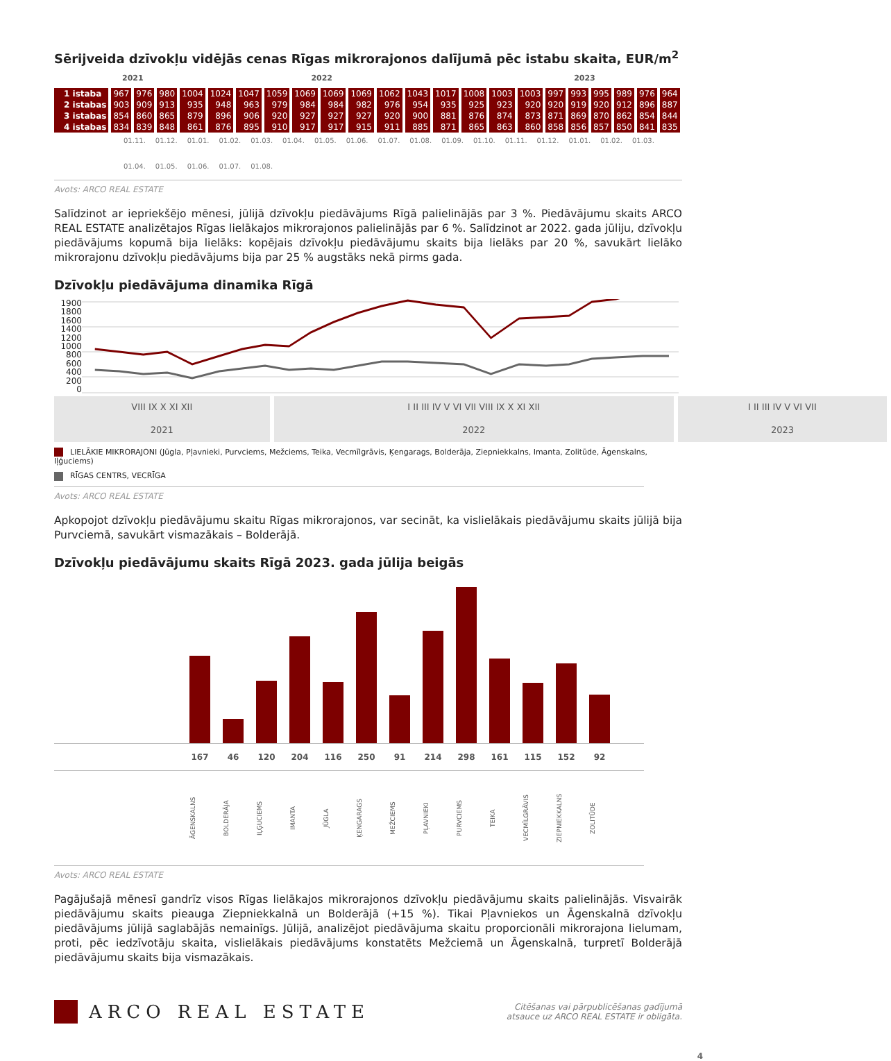Sērijveida dzīvokļu vidējās cenas Rīgas mikrorajonos dalījumā pēc istabu skaita, EUR/m<sup>2</sup>
| | 2021 | | 2022 | | | | | | | | | | | | 2023 | | | | | | | |
| --- | --- | --- | --- | --- | --- | --- | --- | --- | --- | --- | --- | --- | --- | --- | --- | --- | --- | --- | --- | --- | --- | --- |
| 1 istaba | 967 | 976 | 980 | 1004 | 1024 | 1047 | 1059 | 1069 | 1069 | 1069 | 1062 | 1043 | 1017 | 1008 | 1003 | 1003 | 997 | 993 | 995 | 989 | 976 | 964 |
| 2 istabas | 903 | 909 | 913 | 935 | 948 | 963 | 979 | 984 | 984 | 982 | 976 | 954 | 935 | 925 | 923 | 920 | 920 | 919 | 920 | 912 | 896 | 887 |
| 3 istabas | 854 | 860 | 865 | 879 | 896 | 906 | 920 | 927 | 927 | 927 | 920 | 900 | 881 | 876 | 874 | 873 | 871 | 869 | 870 | 862 | 854 | 844 |
| 4 istabas | 834 | 839 | 848 | 861 | 876 | 895 | 910 | 917 | 917 | 915 | 911 | 885 | 871 | 865 | 863 | 860 | 858 | 856 | 857 | 850 | 841 | 835 |
01.11. 01.12. 01.01. 01.02. 01.03. 01.04. 01.05. 01.06. 01.07. 01.08. 01.09. 01.10. 01.11. 01.12. 01.01. 01.02. 01.03. 01.04. 01.05. 01.06. 01.07. 01.08.
Avots: ARCO REAL ESTATE
Salīdzinot ar iepriekšējo mēnesi, jūlijā dzīvokļu piedāvājums Rīgā palielinājās par 3 %. Piedāvājumu skaits ARCO REAL ESTATE analizētajos Rīgas lielākajos mikrorajonos palielinājās par 6 %. Salīdzinot ar 2022. gada jūliju, dzīvokļu piedāvājums kopumā bija lielāks: kopējais dzīvokļu piedāvājumu skaits bija lielāks par 20 %, savukārt lielāko mikrorajonu dzīvokļu piedāvājums bija par 25 % augstāks nekā pirms gada.
Dzīvokļu piedāvājuma dinamika Rīgā
1900
1800
1600
1400
1200
1000
800
600
400
200
0
| VIII IX X XI XII | I II III IV V VI VII VIII IX X XI XII | I II III IV V VI VII |
| 2021 | 2022 | 2023 |
LIELĀKIE MIKRORAJONI (Jūgla, Pļavnieki, Purvciems, Mežciems, Teika, Vecmīlgrāvis, Ķengarags, Bolderāja, Ziepniekkalns, Imanta, Zolitūde, Āgenskalns, Iļģuciems)
RĪGAS CENTRS, VECRĪGA
Avots: ARCO REAL ESTATE
Apkopojot dzīvokļu piedāvājumu skaitu Rīgas mikrorajonos, var secināt, ka vislielākais piedāvājumu skaits jūlijā bija Purvciemā, savukārt vismazākais – Bolderājā.
Dzīvokļu piedāvājumu skaits Rīgā 2023. gada jūlija beigās
167 46 120 204 116 250 91 214 298 161 115 152 92
ĀGENSKALNS BOLDERĀJA IĻĢUCIEMS IMANTA JŪGLA ĶENGARAGS MEŽCIEMS PĻAVNIEKI PURVCIEMS TEIKA VECMĪLGRĀVIS ZIEPNIEKKALNS ZOLITŪDE
Avots: ARCO REAL ESTATE
Pagājušajā mēnesī gandrīz visos Rīgas lielākajos mikrorajonos dzīvokļu piedāvājumu skaits palielinājās. Visvairāk piedāvājumu skaits pieauga Ziepniekkalnā un Bolderājā (+15 %). Tikai Pļavniekos un Āgenskalnā dzīvokļu piedāvājums jūlijā saglabājās nemainīgs. Jūlijā, analizējot piedāvājuma skaitu proporcionāli mikrorajona lielumam, proti, pēc iedzīvotāju skaita, vislielākais piedāvājums konstatēts Mežciemā un Āgenskalnā, turpretī Bolderājā piedāvājumu skaits bija vismazākais.
ARCO REAL ESTATE
Citēšanas vai pārpublicēšanas gadījumā
atsauce uz ARCO REAL ESTATE ir obligāta.
4